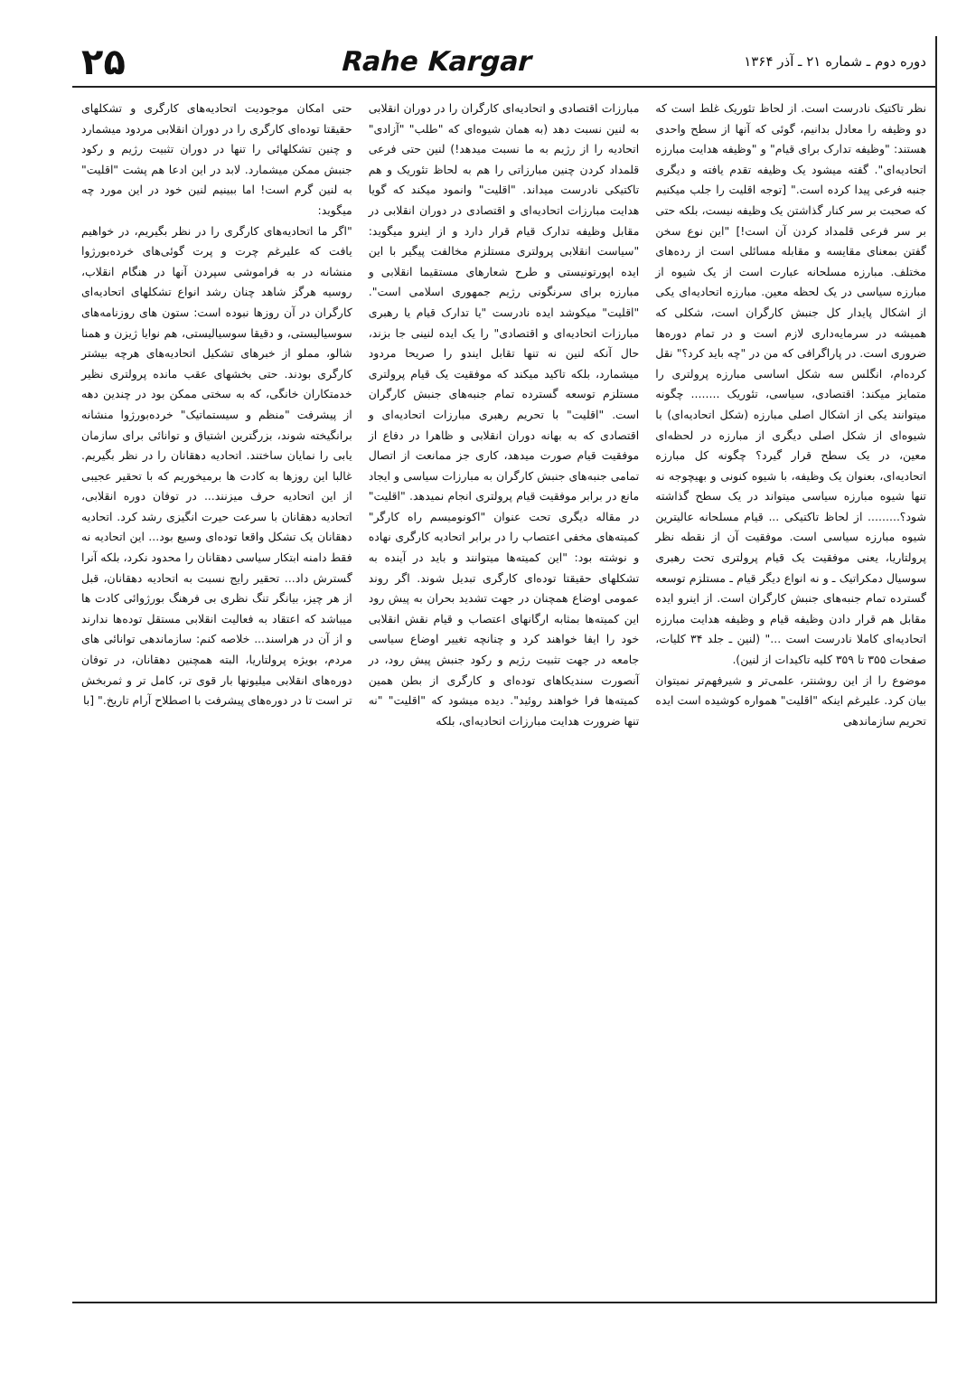دوره دوم ـ شماره ۲۱ ـ آذر ۱۳۶۴
Rahe Kargar
۲۵
نظر تاکتیک نادرست است. از لحاظ تئوریک غلط است که دو وظیفه را معادل بدانیم، گوئی که آنها از سطح واحدی هستند: "وظیفه تدارک برای قیام" و "وظیفه هدایت مبارزه اتحادیه‌ای". گفته میشود یک وظیفه تقدم یافته و دیگری جنبه فرعی پیدا کرده است." [توجه اقلیت را جلب میکنیم که صحبت بر سر کنار گذاشتن یک وظیفه نیست، بلکه حتی بر سر فرعی قلمداد کردن آن است!] "این نوع سخن گفتن بمعنای مقایسه و مقابله مسائلی است از رده‌های مختلف. مبارزه مسلحانه عبارت است از یک شیوه از مبارزه سیاسی در یک لحظه معین. مبارزه اتحادیه‌ای یکی از اشکال پایدار کل جنبش کارگران است، شکلی که همیشه در سرمایه‌داری لازم است و در تمام دوره‌ها ضروری است. در پاراگرافی که من در "چه باید کرد؟" نقل کرده‌ام، انگلس سه شکل اساسی مبارزه پرولتری را متمایز میکند: اقتصادی، سیاسی، تئوریک ........ چگونه میتوانند یکی از اشکال اصلی مبارزه (شکل اتحادیه‌ای) با شیوه‌ای از شکل اصلی دیگری از مبارزه در لحظه‌ای معین، در یک سطح قرار گیرد؟ چگونه کل مبارزه اتحادیه‌ای، بعنوان یک وظیفه، با شیوه کنونی و بهیچوجه نه تنها شیوه مبارزه سیاسی میتواند در یک سطح گذاشته شود؟......... از لحاظ تاکتیکی ... قیام مسلحانه عالیترین شیوه مبارزه سیاسی است. موفقیت آن از نقطه نظر پرولتاریا، یعنی موفقیت یک قیام پرولتری تحت رهبری سوسیال دمکراتیک ـ و نه انواع دیگر قیام ـ مستلزم توسعه گسترده تمام جنبه‌های جنبش کارگران است. از اینرو ایده مقابل هم قرار دادن وظیفه قیام و وظیفه هدایت مبارزه اتحادیه‌ای کاملا نادرست است ..." (لنین ـ جلد ۳۴ کلیات، صفحات ۳۵۵ تا ۳۵۹ کلیه تاکیدات از لنین).
موضوع را از این روشنتر، علمی‌تر و شیرفهم‌تر نمیتوان بیان کرد. علیرغم اینکه "اقلیت" همواره کوشیده است ایده تحریم سازماندهی
مبارزات اقتصادی و اتحادیه‌ای کارگران را در دوران انقلابی به لنین نسبت دهد (به همان شیوه‌ای که "طلب" "آزادی" اتحادیه را از رژیم به ما نسبت میدهد!) لنین حتی فرعی قلمداد کردن چنین مبارزاتی را هم به لحاظ تئوریک و هم تاکتیکی نادرست میداند. "اقلیت" وانمود میکند که گویا هدایت مبارزات اتحادیه‌ای و اقتصادی در دوران انقلابی در مقابل وظیفه تدارک قیام قرار دارد و از اینرو میگوید: "سیاست انقلابی پرولتری مستلزم مخالفت پیگیر با این ایده اپورتونیستی و طرح شعارهای مستقیما انقلابی و مبارزه برای سرنگونی رژیم جمهوری اسلامی است". "اقلیت" میکوشد ایده نادرست "یا تدارک قیام یا رهبری مبارزات اتحادیه‌ای و اقتصادی" را یک ایده لنینی جا بزند، حال آنکه لنین نه تنها تقابل ایندو را صریحا مردود میشمارد، بلکه تاکید میکند که موفقیت یک قیام پرولتری مستلزم توسعه گسترده تمام جنبه‌های جنبش کارگران است. "اقلیت" با تحریم رهبری مبارزات اتحادیه‌ای و اقتصادی که به بهانه دوران انقلابی و ظاهرا در دفاع از موفقیت قیام صورت میدهد، کاری جز ممانعت از اتصال تمامی جنبه‌های جنبش کارگران به مبارزات سیاسی و ایجاد مانع در برابر موفقیت قیام پرولتری انجام نمیدهد. "اقلیت" در مقاله دیگری تحت عنوان "اکونومیسم راه کارگر" کمیته‌های مخفی اعتصاب را در برابر اتحادیه کارگری نهاده و نوشته بود: "این کمیته‌ها میتوانند و باید در آینده به تشکلهای حقیقتا توده‌ای کارگری تبدیل شوند. اگر روند عمومی اوضاع همچنان در جهت تشدید بحران به پیش رود این کمیته‌ها بمثابه ارگانهای اعتصاب و قیام نقش انقلابی خود را ایفا خواهند کرد و چنانچه تغییر اوضاع سیاسی جامعه در جهت تثبیت رژیم و رکود جنبش پیش رود، در آنصورت سندیکاهای توده‌ای و کارگری از بطن همین کمیته‌ها فرا خواهند روئید". دیده میشود که "اقلیت" "نه تنها ضرورت هدایت مبارزات اتحادیه‌ای، بلکه
حتی امکان موجودیت اتحادیه‌های کارگری و تشکلهای حقیقتا توده‌ای کارگری را در دوران انقلابی مردود میشمارد و چنین تشکلهائی را تنها در دوران تثبیت رژیم و رکود جنبش ممکن میشمارد. لابد در این ادعا هم پشت "اقلیت" به لنین گرم است! اما ببینیم لنین خود در این مورد چه میگوید:
"اگر ما اتحادیه‌های کارگری را در نظر بگیریم، در خواهیم یافت که علیرغم چرت و پرت گوئی‌های خرده‌بورژوا منشانه در به فراموشی سپردن آنها در هنگام انقلاب، روسیه هرگز شاهد چنان رشد انواع تشکلهای اتحادیه‌ای کارگران در آن روزها نبوده است: ستون های روزنامه‌های سوسیالیستی، و دقیقا سوسیالیستی، هم نوایا ژیزن و همنا شالو، مملو از خبرهای تشکیل اتحادیه‌های هرچه بیشتر کارگری بودند. حتی بخشهای عقب مانده پرولتری نظیر خدمتکاران خانگی، که به سختی ممکن بود در چندین دهه از پیشرفت "منظم و سیستماتیک" خرده‌بورژوا منشانه برانگیخته شوند، بزرگترین اشتیاق و توانائی برای سازمان یابی را نمایان ساختند. اتحادیه دهقانان را در نظر بگیریم. غالبا این روزها به کادت ها برمیخوریم که با تحقیر عجیبی از این اتحادیه حرف میزنند... در توفان دوره انقلابی، اتحادیه دهقانان با سرعت حیرت انگیزی رشد کرد. اتحادیه دهقانان یک تشکل واقعا توده‌ای وسیع بود... این اتحادیه نه فقط دامنه ابتکار سیاسی دهقانان را محدود نکرد، بلکه آنرا گسترش داد... تحقیر رایج نسبت به اتحادیه دهقانان، قبل از هر چیز، بیانگر تنگ نظری بی فرهنگ بورژوائی کادت ها میباشد که اعتقاد به فعالیت انقلابی مستقل توده‌ها ندارند و از آن در هراسند... خلاصه کنم: سازماندهی توانائی های مردم، بویژه پرولتاریا، البته همچنین دهقانان، در توفان دوره‌های انقلابی میلیونها بار قوی تر، کامل تر و ثمربخش تر است تا در دوره‌های پیشرفت با اصطلاح آرام تاریخ." [با